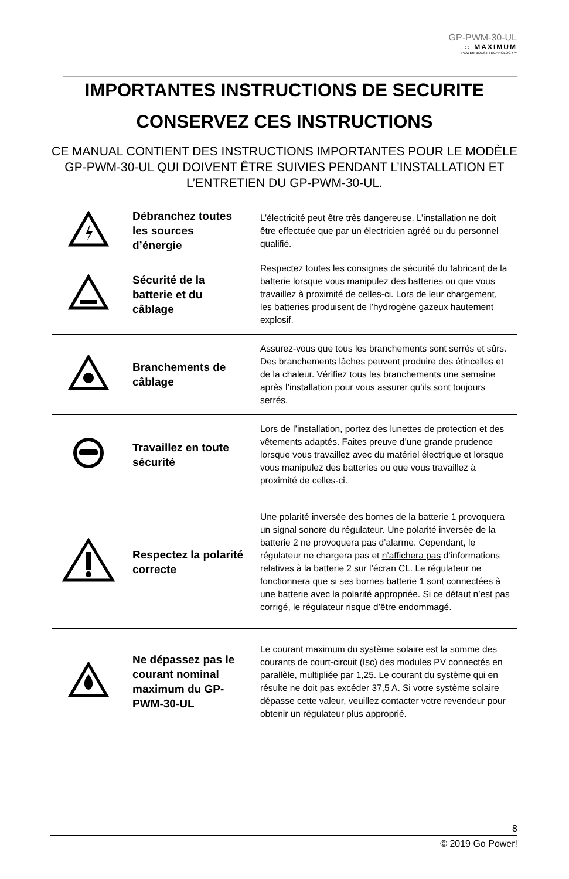GP-PWM-30-UL:: MAXIMUM
POWER BOOST TECHNOLOGY™
IMPORTANTES INSTRUCTIONS DE SECURITE
CONSERVEZ CES INSTRUCTIONS
CE MANUAL CONTIENT DES INSTRUCTIONS IMPORTANTES POUR LE MODÈLE GP-PWM-30-UL QUI DOIVENT ÊTRE SUIVIES PENDANT L’INSTALLATION ET L’ENTRETIEN DU GP-PWM-30-UL.
| | Débranchez toutes les sources d’énergie | L’électricité peut être très dangereuse. L’installation ne doit être effectuée que par un électricien agréé ou du personnel qualifié. |
| | Sécurité de la batterie et du câblage | Respectez toutes les consignes de sécurité du fabricant de la batterie lorsque vous manipulez des batteries ou que vous travaillez à proximité de celles-ci. Lors de leur chargement, les batteries produisent de l’hydrogène gazeux hautement explosif. |
| | Branchements de câblage | Assurez-vous que tous les branchements sont serrés et sûrs. Des branchements lâches peuvent produire des étincelles et de la chaleur. Vérifiez tous les branchements une semaine après l’installation pour vous assurer qu’ils sont toujours serrés. |
| | Travaillez en toute sécurité | Lors de l’installation, portez des lunettes de protection et des vêtements adaptés. Faites preuve d’une grande prudence lorsque vous travaillez avec du matériel électrique et lorsque vous manipulez des batteries ou que vous travaillez à proximité de celles-ci. |
| | Respectez la polarité correcte | Une polarité inversée des bornes de la batterie 1 provoquera un signal sonore du régulateur. Une polarité inversée de la batterie 2 ne provoquera pas d’alarme. Cependant, le régulateur ne chargera pas et n’affichera pas d’informations relatives à la batterie 2 sur l’écran CL. Le régulateur ne fonctionnera que si ses bornes batterie 1 sont connectées à une batterie avec la polarité appropriée. Si ce défaut n’est pas corrigé, le régulateur risque d’être endommagé. |
| | Ne dépassez pas le courant nominal maximum du GP-PWM-30-UL | Le courant maximum du système solaire est la somme des courants de court-circuit (Isc) des modules PV connectés en parallèle, multipliée par 1,25. Le courant du système qui en résulte ne doit pas excéder 37,5 A. Si votre système solaire dépasse cette valeur, veuillez contacter votre revendeur pour obtenir un régulateur plus approprié. |
8
© 2019 Go Power!